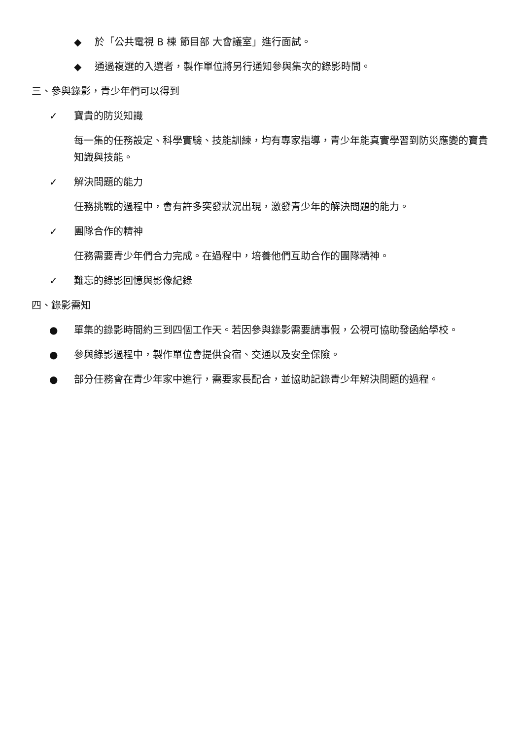◆ 於「公共電視 B 棟 節目部 大會議室」進行面試。
◆ 通過複選的入選者，製作單位將另行通知參與集次的錄影時間。
三、參與錄影，青少年們可以得到
✓ 寶貴的防災知識
每一集的任務設定、科學實驗、技能訓練，均有專家指導，青少年能真實學習到防災應變的寶貴知識與技能。
✓ 解決問題的能力
任務挑戰的過程中，會有許多突發狀況出現，激發青少年的解決問題的能力。
✓ 團隊合作的精神
任務需要青少年們合力完成。在過程中，培養他們互助合作的團隊精神。
✓ 難忘的錄影回憶與影像紀錄
四、錄影需知
● 單集的錄影時間約三到四個工作天。若因參與錄影需要請事假，公視可協助發函給學校。
● 參與錄影過程中，製作單位會提供食宿、交通以及安全保險。
● 部分任務會在青少年家中進行，需要家長配合，並協助記錄青少年解決問題的過程。